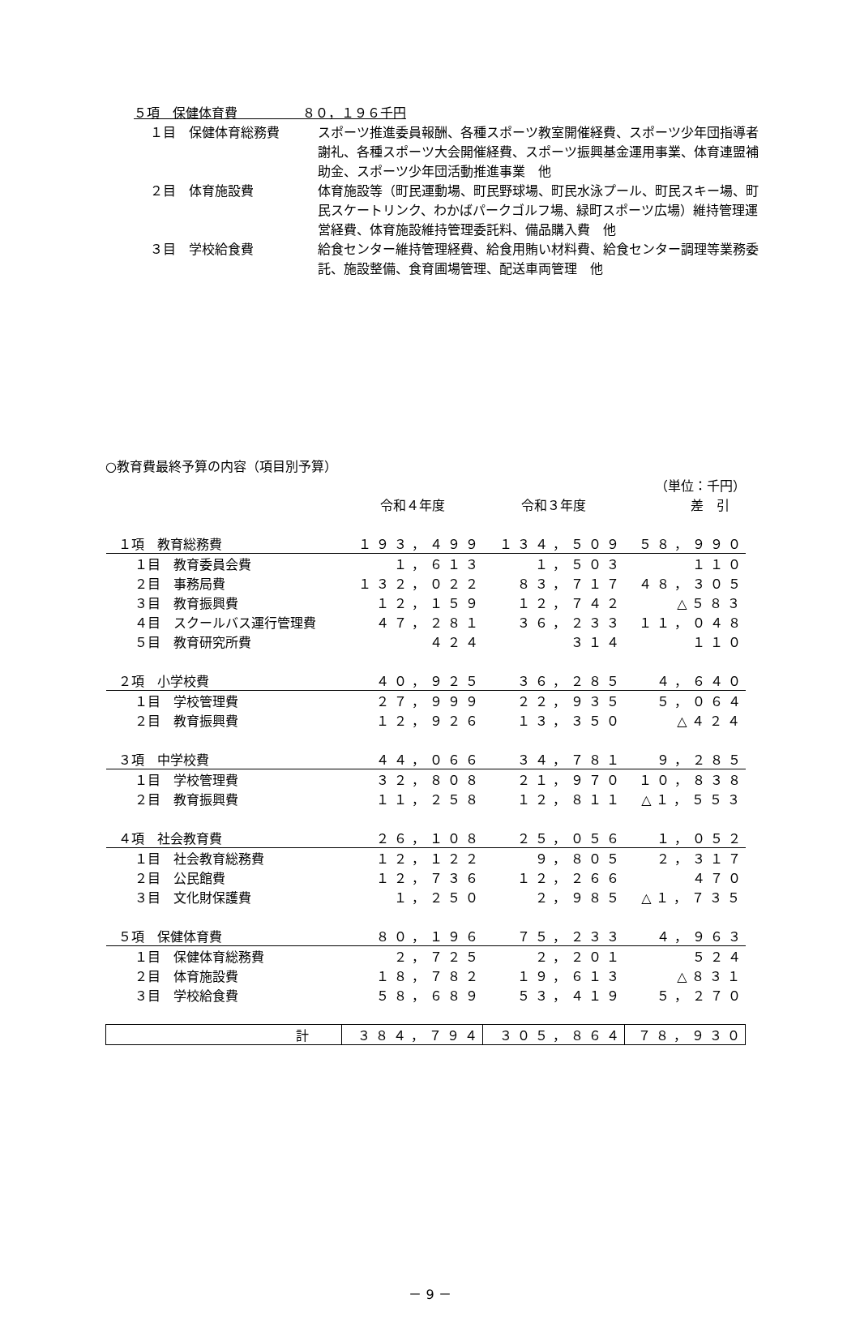５項　保健体育費　　　　　８０，１９６千円
１目　保健体育総務費 スポーツ推進委員報酬、各種スポーツ教室開催経費、スポーツ少年団指導者謝礼、各種スポーツ大会開催経費、スポーツ振興基金運用事業、体育連盟補助金、スポーツ少年団活動推進事業　他
２目　体育施設費 体育施設等（町民運動場、町民野球場、町民水泳プール、町民スキー場、町民スケートリンク、わかばパークゴルフ場、緑町スポーツ広場）維持管理運営経費、体育施設維持管理委託料、備品購入費　他
３目　学校給食費 給食センター維持管理経費、給食用賄い材料費、給食センター調理等業務委託、施設整備、食育圃場管理、配送車両管理　他
○教育費最終予算の内容（項目別予算）
| | | | （単位：千円） |
| | 令和４年度 | 令和３年度 | 差 引 |
| １項 教育総務費 | １９３，４９９ | １３４，５０９ | ５８，９９０ |
| １目 教育委員会費 | １，６１３ | １，５０３ | １１０ |
| ２目 事務局費 | １３２，０２２ | ８３，７１７ | ４８，３０５ |
| ３目 教育振興費 | １２，１５９ | １２，７４２ | △５８３ |
| ４目 スクールバス運行管理費 | ４７，２８１ | ３６，２３３ | １１，０４８ |
| ５目 教育研究所費 | ４２４ | ３１４ | １１０ |
| ２項 小学校費 | ４０，９２５ | ３６，２８５ | ４，６４０ |
| １目 学校管理費 | ２７，９９９ | ２２，９３５ | ５，０６４ |
| ２目 教育振興費 | １２，９２６ | １３，３５０ | △４２４ |
| ３項 中学校費 | ４４，０６６ | ３４，７８１ | ９，２８５ |
| １目 学校管理費 | ３２，８０８ | ２１，９７０ | １０，８３８ |
| ２目 教育振興費 | １１，２５８ | １２，８１１ | △１，５５３ |
| ４項 社会教育費 | ２６，１０８ | ２５，０５６ | １，０５２ |
| １目 社会教育総務費 | １２，１２２ | ９，８０５ | ２，３１７ |
| ２目 公民館費 | １２，７３６ | １２，２６６ | ４７０ |
| ３目 文化財保護費 | １，２５０ | ２，９８５ | △１，７３５ |
| ５項 保健体育費 | ８０，１９６ | ７５，２３３ | ４，９６３ |
| １目 保健体育総務費 | ２，７２５ | ２，２０１ | ５２４ |
| ２目 体育施設費 | １８，７８２ | １９，６１３ | △８３１ |
| ３目 学校給食費 | ５８，６８９ | ５３，４１９ | ５，２７０ |
| 計 | ３８４，７９４ | ３０５，８６４ | ７８，９３０ |
－ 9 －